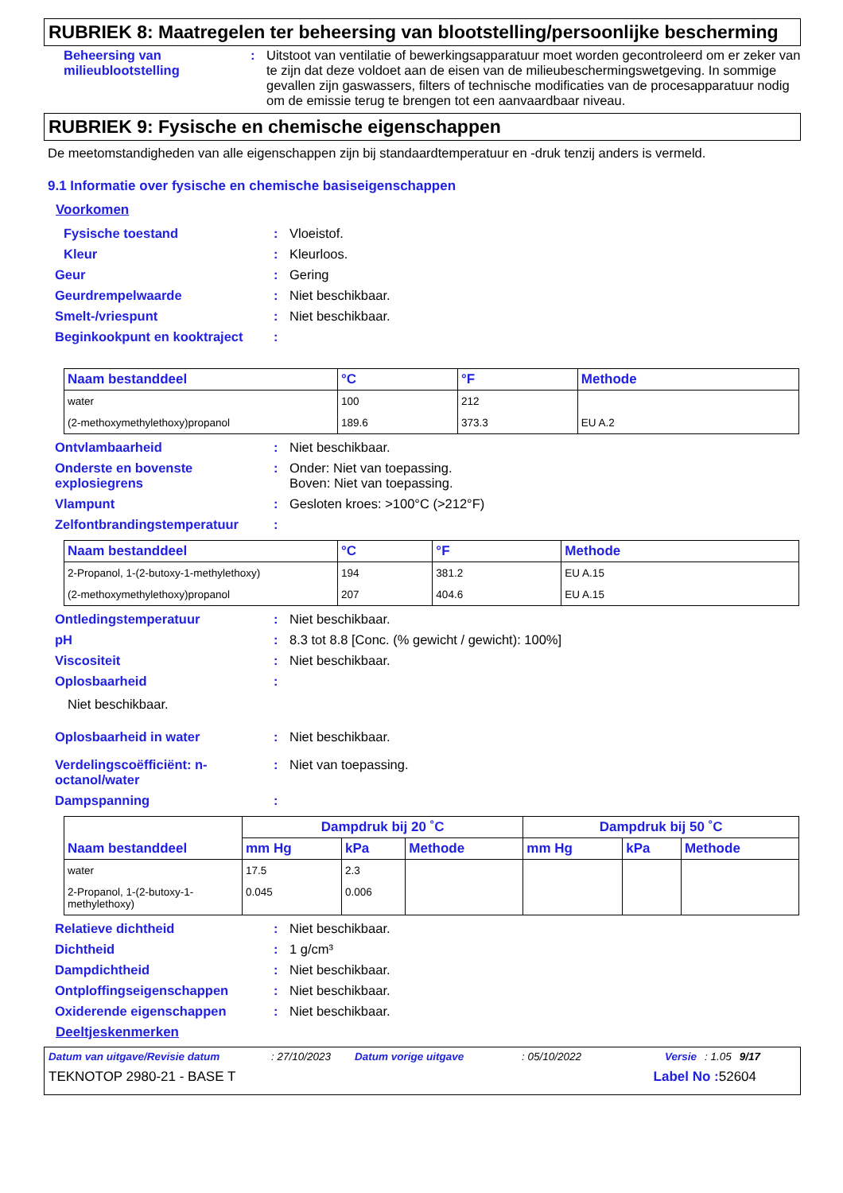RUBRIEK 8: Maatregelen ter beheersing van blootstelling/persoonlijke bescherming
Beheersing van milieublootstelling
: Uitstoot van ventilatie of bewerkingsapparatuur moet worden gecontroleerd om er zeker van te zijn dat deze voldoet aan de eisen van de milieubeschermingswetgeving. In sommige gevallen zijn gaswassers, filters of technische modificaties van de procesapparatuur nodig om de emissie terug te brengen tot een aanvaardbaar niveau.
RUBRIEK 9: Fysische en chemische eigenschappen
De meetomstandigheden van alle eigenschappen zijn bij standaardtemperatuur en -druk tenzij anders is vermeld.
9.1 Informatie over fysische en chemische basiseigenschappen
Voorkomen
Fysische toestand : Vloeistof.
Kleur : Kleurloos.
Geur : Gering
Geurdrempelwaarde : Niet beschikbaar.
Smelt-/vriespunt : Niet beschikbaar.
Beginkookpunt en kooktraject
:
| Naam bestanddeel | °C | °F | Methode |
| --- | --- | --- | --- |
| water | 100 | 212 | |
| (2-methoxymethylethoxy)propanol | 189.6 | 373.3 | EU A.2 |
Ontvlambaarheid : Niet beschikbaar.
Onderste en bovenste explosiegrens
: Onder: Niet van toepassing.
Boven: Niet van toepassing.
Vlampunt : Gesloten kroes: >100°C (>212°F)
Zelfontbrandingstemperatuur :
| Naam bestanddeel | °C | °F | Methode |
| --- | --- | --- | --- |
| 2-Propanol, 1-(2-butoxy-1-methylethoxy) | 194 | 381.2 | EU A.15 |
| (2-methoxymethylethoxy)propanol | 207 | 404.6 | EU A.15 |
Ontledingstemperatuur : Niet beschikbaar.
pH : 8.3 tot 8.8 [Conc. (% gewicht / gewicht): 100%]
Viscositeit : Niet beschikbaar.
Oplosbaarheid :
Niet beschikbaar.
Oplosbaarheid in water : Niet beschikbaar.
Verdelingscoëfficiënt: n-octanol/water
: Niet van toepassing.
Dampspanning :
| Naam bestanddeel | Dampdruk bij 20 ˚C | | | Dampdruk bij 50 ˚C | | |
| --- | --- | --- | --- | --- | --- | --- |
| | mm Hg | kPa | Methode | mm Hg | kPa | Methode |
| water | 17.5 | 2.3 | | | | |
| 2-Propanol, 1-(2-butoxy-1-methylethoxy) | 0.045 | 0.006 | | | | |
Relatieve dichtheid : Niet beschikbaar.
Dichtheid : 1 g/cm³
Dampdichtheid : Niet beschikbaar.
Ontploffingseigenschappen : Niet beschikbaar.
Oxiderende eigenschappen : Niet beschikbaar.
Deeltjeskenmerken
Datum van uitgave/Revisie datum: 27/10/2023 Datum vorige uitgave: 05/10/2022 Versie: 1.05 9/17
TEKNOTOP 2980-21 - BASE T Label No : 52604